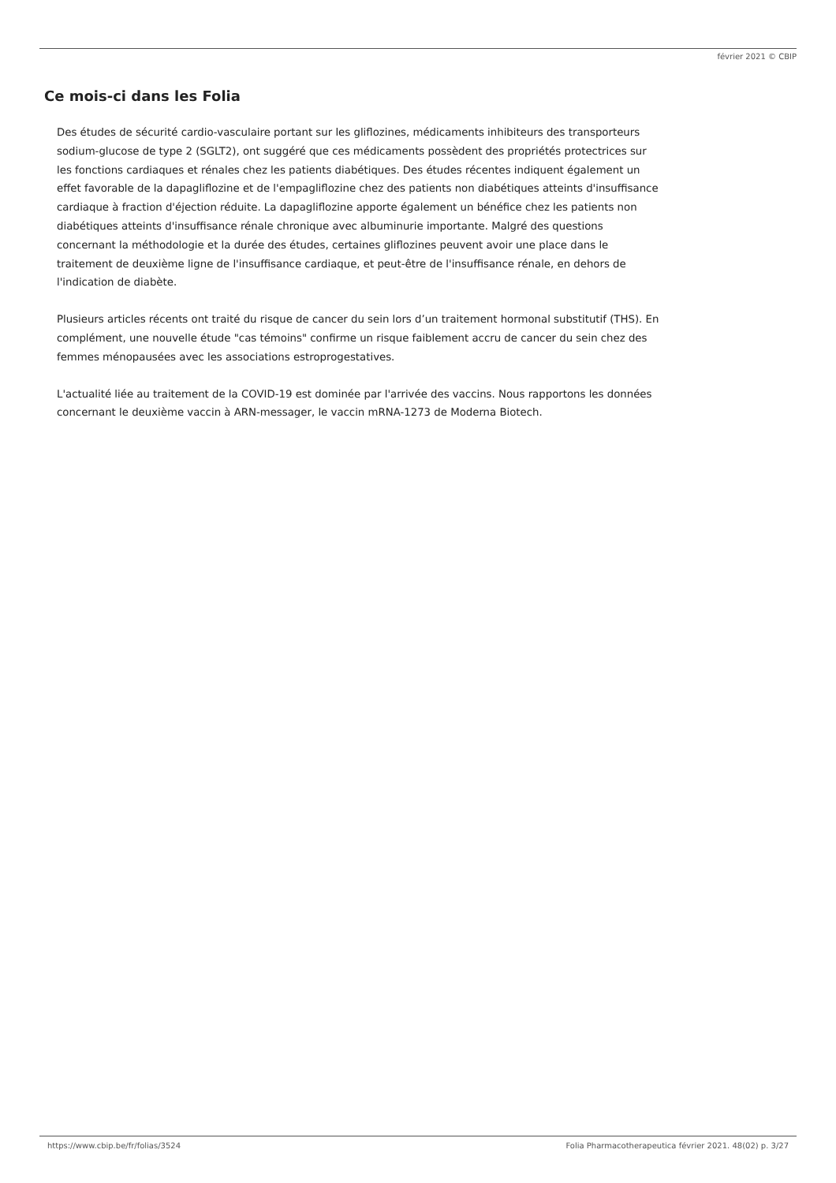février 2021 © CBIP
Ce mois-ci dans les Folia
Des études de sécurité cardio-vasculaire portant sur les gliflozines, médicaments inhibiteurs des transporteurs sodium-glucose de type 2 (SGLT2), ont suggéré que ces médicaments possèdent des propriétés protectrices sur les fonctions cardiaques et rénales chez les patients diabétiques. Des études récentes indiquent également un effet favorable de la dapagliflozine et de l'empagliflozine chez des patients non diabétiques atteints d'insuffisance cardiaque à fraction d'éjection réduite. La dapagliflozine apporte également un bénéfice chez les patients non diabétiques atteints d'insuffisance rénale chronique avec albuminurie importante. Malgré des questions concernant la méthodologie et la durée des études, certaines gliflozines peuvent avoir une place dans le traitement de deuxième ligne de l'insuffisance cardiaque, et peut-être de l'insuffisance rénale, en dehors de l'indication de diabète.
Plusieurs articles récents ont traité du risque de cancer du sein lors d’un traitement hormonal substitutif (THS). En complément, une nouvelle étude "cas témoins" confirme un risque faiblement accru de cancer du sein chez des femmes ménopausées avec les associations estroprogestatives.
L'actualité liée au traitement de la COVID-19 est dominée par l'arrivée des vaccins. Nous rapportons les données concernant le deuxième vaccin à ARN-messager, le vaccin mRNA-1273 de Moderna Biotech.
https://www.cbip.be/fr/folias/3524 Folia Pharmacotherapeutica février 2021. 48(02) p. 3/27